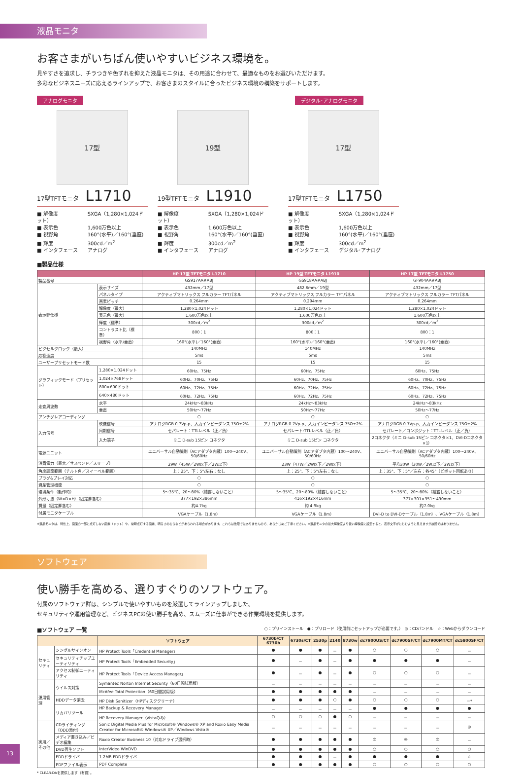液晶モニタ
お客さまがいちばん使いやすいビジネス環境を。
見やすさを追求し、チラつきや色ずれを抑えた液晶モニタは、その用途に合わせて、最適なものをお選びいただけます。
多彩なビジネスニーズに応えるラインアップで、お客さまのスタイルに合ったビジネス環境の構築をサポートします。
アナログモニタ デジタル･アナログモニタ
17型
17型TFTモニタ L1710
■ 解像度 SXGA（1,280×1,024ドット）
■ 表示色 1,600万色以上
■ 視野角 160°(水平)／160°(垂直)
■ 輝度 300cd／m<sup>2</sup>
■ インタフェース アナログ
19型
19型TFTモニタ L1910
■ 解像度 SXGA（1,280×1,024ドット）
■ 表示色 1,600万色以上
■ 視野角 160°(水平)／160°(垂直)
■ 輝度 300cd／m<sup>2</sup>
■ インタフェース アナログ
17型
17型TFTモニタ L1750
■ 解像度 SXGA（1,280×1,024ドット）
■ 表示色 1,600万色以上
■ 視野角 160°(水平)／160°(垂直)
■ 輝度 300cd／m<sup>2</sup>
■ インタフェース デジタル･アナログ
■製品仕様
| | | HP 17型 TFTモニタ L1710 | HP 19型 TFTモニタ L1910 | HP 17型 TFTモニタ L1750 |
| --- | --- | --- | --- | --- |
| 製品番号 | | GS917AA#ABJ | GS918AA#ABJ | GF904AA#ABJ |
| 表示部仕様 | 表示サイズ | 432mm／17型 | 482.6mm／19型 | 432mm／17型 |
| | パネルタイプ | アクティブマトリックス フルカラー TFTパネル | アクティブマトリックス フルカラー TFTパネル | アクティブマトリックス フルカラー TFTパネル |
| | 画素ピッチ | 0.264mm | 0.294mm | 0.264mm |
| | 解像度（最大） | 1,280×1,024ドット | 1,280×1,024ドット | 1,280×1,024ドット |
| | 表示色（最大） | 1,600万色以上 | 1,600万色以上 | 1,600万色以上 |
| | 輝度（標準） | 300cd／m<sup>2</sup> | 300cd／m<sup>2</sup> | 300cd／m<sup>2</sup> |
| | コントラスト比（標準） | 800：1 | 800：1 | 800：1 |
| | 視野角（水平/垂直） | 160°(水平)／160°(垂直) | 160°(水平)／160°(垂直) | 160°(水平)／160°(垂直) |
| ピクセルクロック（最大） | | 140MHz | 140MHz | 140MHz |
| 応答速度 | | 5ms | 5ms | 5ms |
| ユーザープリセットモード数 | | 15 | 15 | 15 |
| グラフィックモード（プリセット） | 1,280×1,024ドット | 60Hz、75Hz | 60Hz、75Hz | 60Hz、75Hz |
| | 1,024×768ドット | 60Hz、70Hz、75Hz | 60Hz、70Hz、75Hz | 60Hz、70Hz、75Hz |
| | 800×600ドット | 60Hz、72Hz、75Hz | 60Hz、72Hz、75Hz | 60Hz、72Hz、75Hz |
| | 640×480ドット | 60Hz、72Hz、75Hz | 60Hz、72Hz、75Hz | 60Hz、72Hz、75Hz |
| 走査周波数 | 水平 | 24kHz～83kHz | 24kHz～83kHz | 24kHz～83kHz |
| | 垂直 | 50Hz～77Hz | 50Hz～77Hz | 50Hz～77Hz |
| アンチグレアコーディング | | ○ | ○ | ○ |
| 入力信号 | 映像信号 | アナログRGB 0.7Vp-p、入力インピーダンス 75Ω±2% | アナログRGB 0.7Vp-p、入力インピーダンス 75Ω±2% | アナログRGB 0.7Vp-p、入力インピーダンス 75Ω±2% |
| | 同期信号 | セパレート：TTLレベル（正／負） | セパレート:TTLレベル（正／負） | セパレート／コンポジット：TTLレベル（正／負） |
| | 入力端子 | ミニ D-sub 15ピン コネクタ | ミニ D-sub 15ピン コネクタ | 2コネクタ（ミニ D-sub 15ピン コネクタ×1、DVI-Dコネクタ×1） |
| 電源ユニット | | ユニバーサル自動識別（ACアダプタ内蔵）100～240V、50/60Hz | ユニバーサル自動識別（ACアダプタ内蔵）100～240V、50/60Hz | ユニバーサル自動識別（ACアダプタ内蔵）100～240V、50/60Hz |
| 消費電力（最大／サスペンド／スリープ） | | 29W（45W／2W以下／2W以下） | 23W（47W／2W以下／2W以下） | 平均30W（30W／2W以下／2W以下） |
| 角度調節範囲（チルト角／スイーベル範囲） | | 上：25°、下：5°/左右：なし | 上：25°、下：5°/左右：なし | 上：35°、下：5°／左右：各45°（ピボット回転あり） |
| プラグ&プレイ対応 | | ○ | ○ | ○ |
| 資産管理機能 | | ○ | ○ | ○ |
| 環境条件（動作時） | | 5～35℃、20～80%（結露しないこと） | 5～35℃、20～80%（結露しないこと） | 5～35℃、20～80%（結露しないこと） |
| 外形寸法（W×D×H）（固定脚含む） | | 377×192×386mm | 416×192×416mm | 377×301×351～490mm |
| 質量（固定脚含む） | | 約4.7kg | 約 4.9kg | 約7.0kg |
| 付属モニタケーブル | | VGAケーブル（1.8m） | VGAケーブル（1.8m） | DVI-D to DVI-Dケーブル（1.8m）、VGAケーブル（1.8m） |
※液晶モニタは、特性上、画面の一部に点灯しない画素（ドット）や、常時点灯する画素、明るさのむらなどがあらわれる場合があります。これらは故障ではありませんので、あらかじめご了承ください。※液晶モニタの最大解像度より低い解像度に設定すると、表示文字がにじむように見えますが故障ではありません。
ソフトウェア
使い勝手を高める、選りすぐりのソフトウェア。
付属のソフトウェア群は、シンプルで使いやすいものを厳選してラインアップしました。
セキュリティや運用管理など、ビジネスPCの使い勝手を高め、スムーズに仕事ができる作業環境を提供します。
■ソフトウェア 一覧 ○：プリインストール　●：プリロード（使用前にセットアップが必要です。）　◎：CDバンドル　☆：Webからダウンロード
| | | ソフトウェア | 6730b/CT 6730b | 6730s/CT | 2530p | 2140 | 8730w | dc7900US/CT | dc7900SF/CT | dc7900MT/CT | dc5800SF/CT |
| --- | --- | --- | --- | --- | --- | --- | --- | --- | --- | --- | --- |
| セキュリティ | シングルサインオン | HP Protect Tools「Credential Manager」 | ● | ● | ● | － | ● | ○ | ○ | ○ | － |
| | セキュリティチップユーティリティ | HP Protect Tools「Embedded Security」 | ● | － | ● | － | ● | ● | ● | ● | － |
| | アクセス制御ユーティリティ | HP Protect Tools「Device Access Manager」 | ● | － | ● | － | ● | ○ | ○ | ○ | － |
| 運用管理 | ウイルス対策 | Symantec Norton Internet Security（60日間試用版） | － | － | － | － | － | － | － | － | － |
| | | McAfee Total Protection（60日間試用版） | ● | ● | ● | ● | ● | － | － | － | － |
| | HDDデータ消去 | HP Disk Sanitizer（HPディスククリーナ） | ● | ● | ● | ○ | ● | ○ | ○ | ○ | －* |
| | リカバリツール | HP Backup & Recovery Manager | － | － | － | － | － | ● | ● | ● | ● |
| | | HP Recovery Manager（Vistaのみ） | ○ | ○ | ○ | ● | ○ | － | － | － | － |
| 実用／その他 | CDライティング（ODD添付） | Sonic Digital Media Plus for Microsoft® Windows® XP and Roxio Easy Media Creator for Microsoft® Windows® XP／Windows Vista® | － | － | － | － | － | － | － | － | ◎ |
| | メディア書き込み／ビデオ編集 | Roxio Creator Business 10（対応ドライブ選択時） | ● | ● | ● | ● | ● | ◎ | ◎ | ◎ | － |
| | DVD再生ソフト | InterVideo WinDVD | ● | ● | ● | ● | ● | ○ | ○ | ○ | ○ |
| | FDDドライバ | 1.2MB FDDドライバ | ● | ● | ● | － | ● | ● | ● | ● | ☆ |
| | PDFファイル表示 | PDF Complete | ● | ● | ● | ● | ● | ○ | ○ | ○ | ○ |
* CLEAR-DAを提供します（有償）。
13